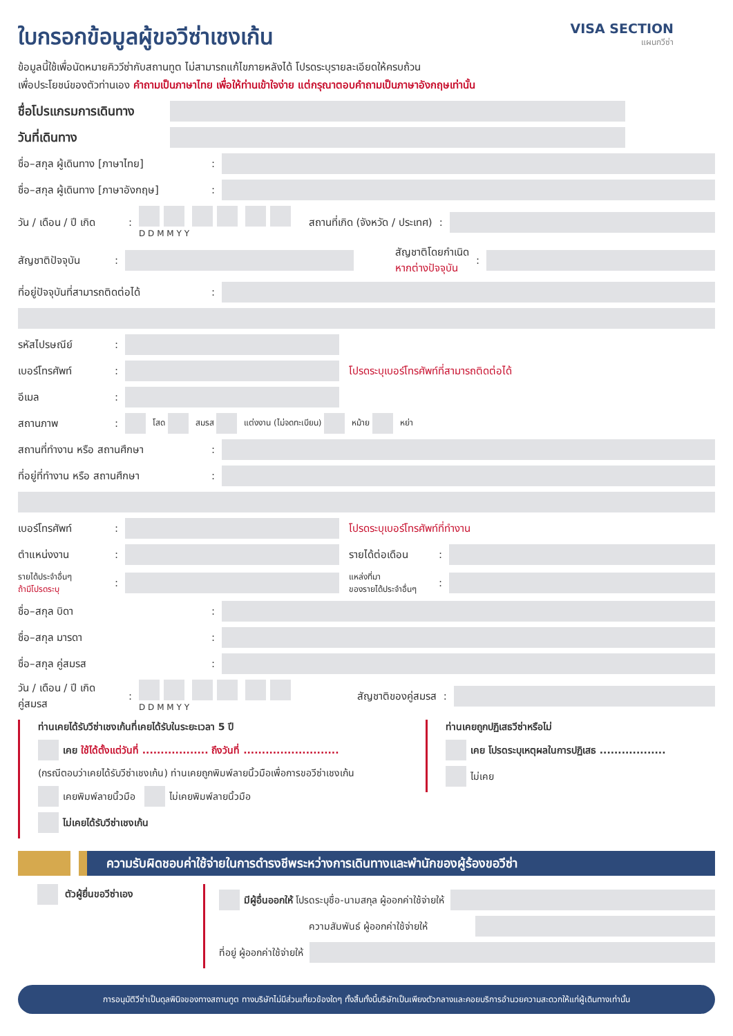ใบกรอกข้อมูลผู้ขอวีซ่าเชงเก้น
VISA SECTION
แผนกวีซ่า
ข้อมูลนี้ใช้เพื่อนัดหมายคิววีซ่ากับสถานทูต ไม่สามารถแก้ไขภายหลังได้ โปรดระบุรายละเอียดให้ครบถ้วน
เพื่อประโยชน์ของตัวท่านเอง คำถามเป็นภาษาไทย เพื่อให้ท่านเข้าใจง่าย แต่กรุณาตอบคำถามเป็นภาษาอังกฤษเท่านั้น
ชื่อโปรแกรมการเดินทาง
วันที่เดินทาง
ชื่อ–สกุล ผู้เดินทาง [ภาษาไทย]:
ชื่อ–สกุล ผู้เดินทาง [ภาษาอังกฤษ]:
วัน / เดือน / ปี เกิด:
D D M M Y Y สถานที่เกิด (จังหวัด / ประเทศ):
สัญชาติปัจจุบัน:
สัญชาติโดยกำเนิด
หากต่างปัจจุบัน:
ที่อยู่ปัจจุบันที่สามารถติดต่อได้:
รหัสไปรษณีย์:
เบอร์โทรศัพท์:
โปรดระบุเบอร์โทรศัพท์ที่สามารถติดต่อได้
อีเมล:
สถานภาพ: โสด สมรส แต่งงาน (ไม่จดทะเบียน) หม้าย หย่า
สถานที่ทำงาน หรือ สถานศึกษา:
ที่อยู่ที่ทำงาน หรือ สถานศึกษา:
เบอร์โทรศัพท์: โปรดระบุเบอร์โทรศัพท์ที่ทำงาน
ตำแหน่งงาน:
รายได้ต่อเดือน:
รายได้ประจำอื่นๆ
ถ้ามีโปรดระบุ:
แหล่งที่มา
ของรายได้ประจำอื่นๆ:
ชื่อ–สกุล บิดา:
ชื่อ–สกุล มารดา:
ชื่อ–สกุล คู่สมรส:
วัน / เดือน / ปี เกิด
คู่สมรส:
D D M M Y Y สัญชาติของคู่สมรส:
ท่านเคยได้รับวีซ่าเชงเก้นที่เคยได้รับในระยะเวลา 5 ปี
เคย ใช้ได้ตั้งแต่วันที่ .................. ถึงวันที่ ..........................
(กรณีตอบว่าเคยได้รับวีซ่าเชงเก้น) ท่านเคยถูกพิมพ์ลายนิ้วมือเพื่อการขอวีซ่าเชงเก้น
เคยพิมพ์ลายนิ้วมือ ไม่เคยพิมพ์ลายนิ้วมือ
ไม่เคยได้รับวีซ่าเชงเก้น
ท่านเคยถูกปฏิเสธวีซ่าหรือไม่
เคย โปรดระบุเหตุผลในการปฏิเสธ ..................
ไม่เคย
ความรับผิดชอบค่าใช้จ่ายในการดำรงชีพระหว่างการเดินทางและพำนักของผู้ร้องขอวีซ่า
ตัวผู้ยื่นขอวีซ่าเอง
มีผู้อื่นออกให้ โปรดระบุชื่อ-นามสกุล ผู้ออกค่าใช้จ่ายให้
ความสัมพันธ์ ผู้ออกค่าใช้จ่ายให้
ที่อยู่ ผู้ออกค่าใช้จ่ายให้
การอนุมัติวีซ่าเป็นดุลพินิจของทางสถานทูต ทางบริษัทไม่มีส่วนเกี่ยวข้องใดๆ ทั้งสิ้นทั้งนี้บริษัทเป็นเพียงตัวกลางและคอยบริการอำนวยความสะดวกให้แก่ผู้เดินทางเท่านั้น